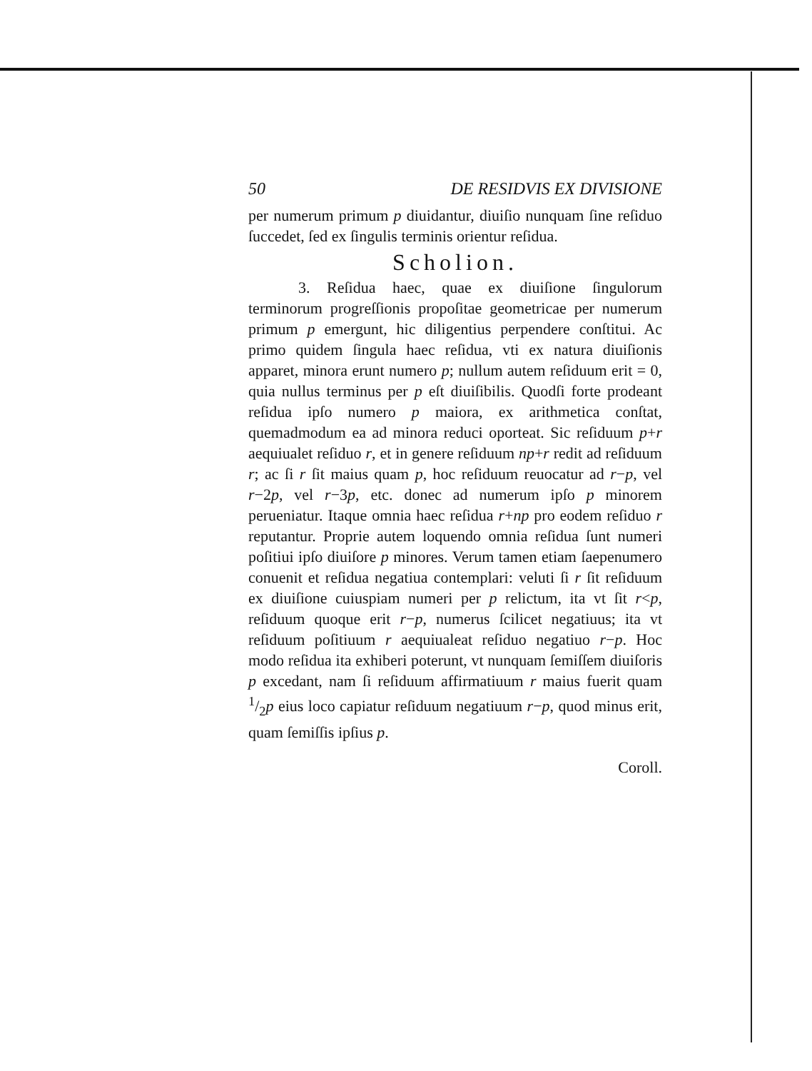50 DE RESIDVIS EX DIVISIONE
per numerum primum p diuidantur, diuiſio nunquam ſine reſiduo ſuccedet, ſed ex ſingulis terminis orientur reſidua.
Scholion.
3. Reſidua haec, quae ex diuiſione ſingulorum terminorum progreſſionis propoſitae geometricae per numerum primum p emergunt, hic diligentius perpendere conſtitui. Ac primo quidem ſingula haec reſidua, vti ex natura diuiſionis apparet, minora erunt numero p; nullum autem reſiduum erit = 0, quia nullus terminus per p eſt diuiſibilis. Quodſi forte prodeant reſidua ipſo numero p maiora, ex arithmetica conſtat, quemadmodum ea ad minora reduci oporteat. Sic reſiduum p+r aequiualet reſiduo r, et in genere reſiduum np+r redit ad reſiduum r; ac ſi r ſit maius quam p, hoc reſiduum reuocatur ad r−p, vel r−2p, vel r−3p, etc. donec ad numerum ipſo p minorem perueniatur. Itaque omnia haec reſidua r+np pro eodem reſiduo r reputantur. Proprie autem loquendo omnia reſidua ſunt numeri poſitiui ipſo diuiſore p minores. Verum tamen etiam ſaepenumero conuenit et reſidua negatiua contemplari: veluti ſi r ſit reſiduum ex diuiſione cuiuspiam numeri per p relictum, ita vt ſit r<p, reſiduum quoque erit r−p, numerus ſcilicet negatiuus; ita vt reſiduum poſitiuum r aequiualeat reſiduo negatiuo r−p. Hoc modo reſidua ita exhiberi poterunt, vt nunquam ſemiſſem diuiſoris p excedant, nam ſi reſiduum affirmatiuum r maius fuerit quam 1/2p eius loco capiatur reſiduum negatiuum r−p, quod minus erit, quam ſemiſſis ipſius p.
Coroll.